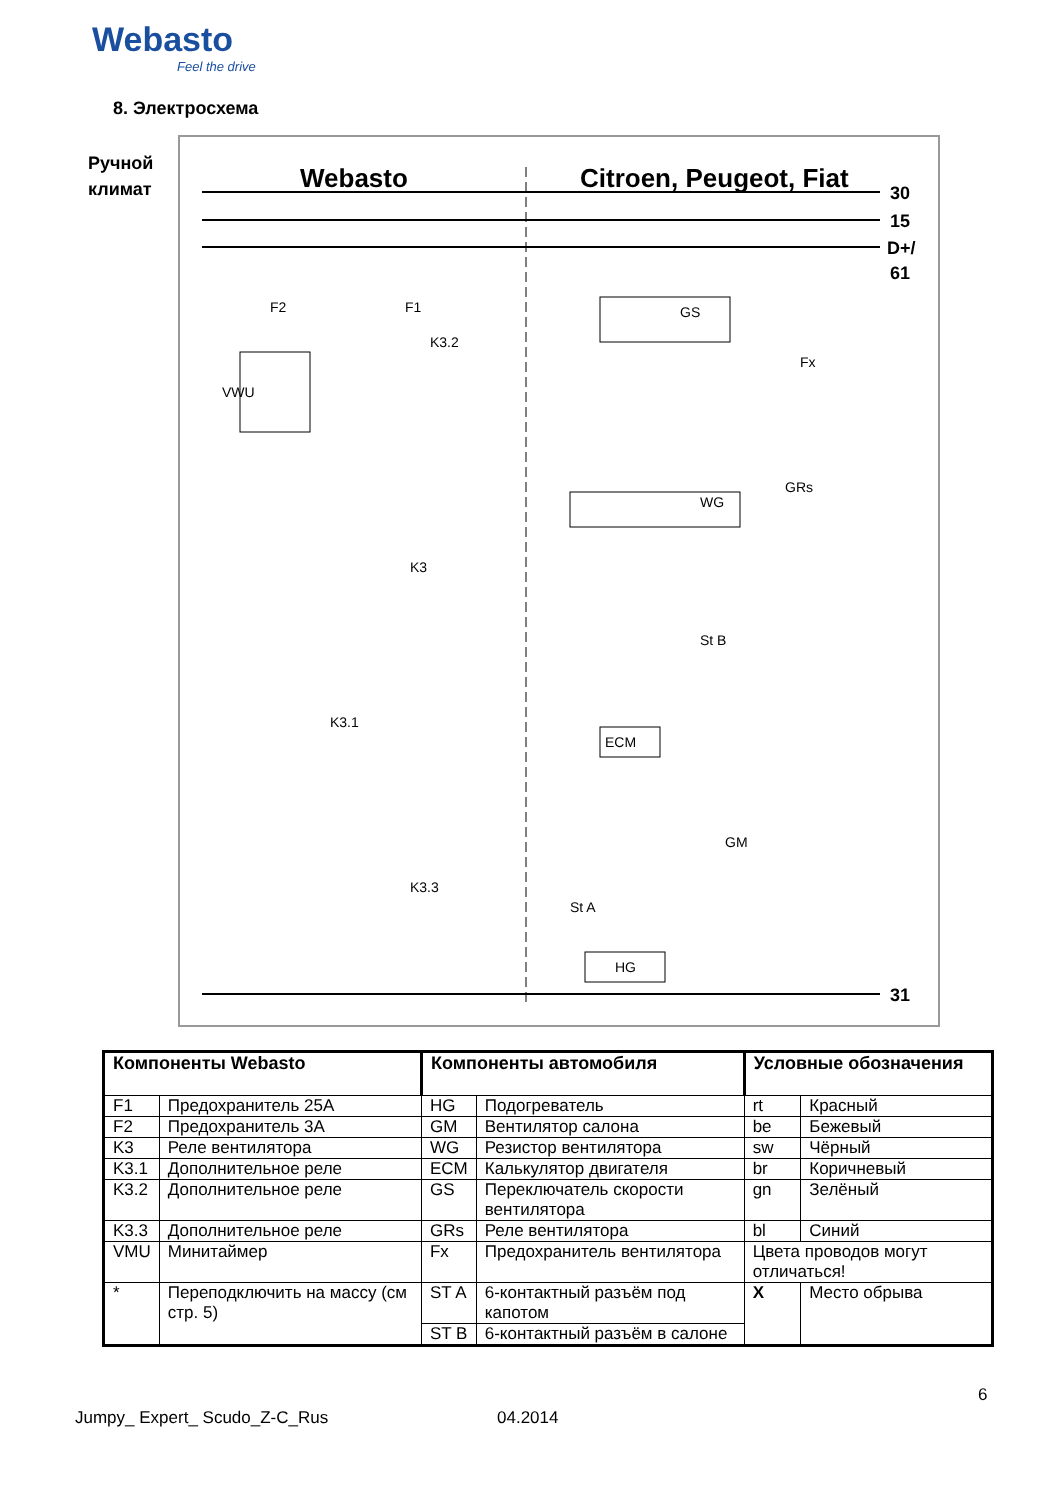Webasto
Feel the drive
8. Электросхема
Ручной
климат
Webasto
Citroen, Peugeot, Fiat
30
15
D+/
61
31
F2
F1
VWU
K3.2
GS
WG
Fx
GRs
K3
K3.1
K3.3
St B
ECM
GM
St A
HG
| Компоненты Webasto | | Компоненты автомобиля | | Условные обозначения | |
| --- | --- | --- | --- | --- | --- |
| F1 | Предохранитель 25А | HG | Подогреватель | rt | Красный |
| F2 | Предохранитель 3А | GM | Вентилятор салона | be | Бежевый |
| K3 | Реле вентилятора | WG | Резистор вентилятора | sw | Чёрный |
| K3.1 | Дополнительное реле | ECM | Калькулятор двигателя | br | Коричневый |
| K3.2 | Дополнительное реле | GS | Переключатель скорости вентилятора | gn | Зелёный |
| K3.3 | Дополнительное реле | GRs | Реле вентилятора | bl | Синий |
| VMU | Минитаймер | Fx | Предохранитель вентилятора | Цвета проводов могут отличаться! | |
| * | Переподключить на массу (см стр. 5) | ST A | 6-контактный разъём под капотом | X | Место обрыва |
| | | ST B | 6-контактный разъём в салоне | | |
6
Jumpy_ Expert_ Scudo_Z-C_Rus 04.2014